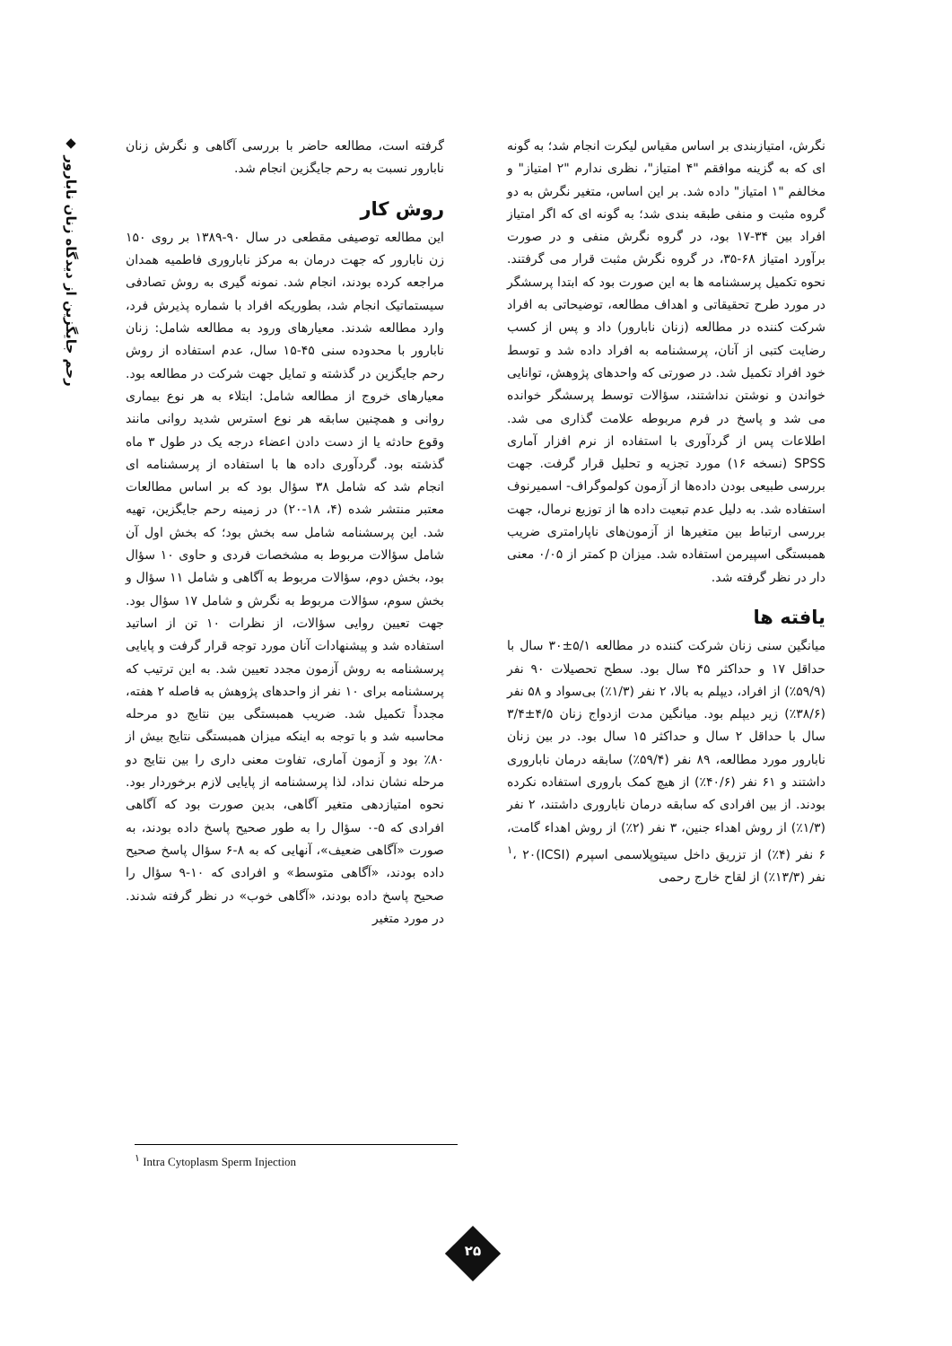گرفته است، مطالعه حاضر با بررسی آگاهی و نگرش زنان نابارور نسبت به رحم جایگزین انجام شد.
روش کار
این مطالعه توصیفی مقطعی در سال ۹۰-۱۳۸۹ بر روی ۱۵۰ زن نابارور که جهت درمان به مرکز ناباروری فاطمیه همدان مراجعه کرده بودند، انجام شد. نمونه گیری به روش تصادفی سیستماتیک انجام شد، بطوریکه افراد با شماره پذیرش فرد، وارد مطالعه شدند. معیارهای ورود به مطالعه شامل: زنان نابارور با محدوده سنی ۴۵-۱۵ سال، عدم استفاده از روش رحم جایگزین در گذشته و تمایل جهت شرکت در مطالعه بود. معیارهای خروج از مطالعه شامل: ابتلاء به هر نوع بیماری روانی و همچنین سابقه هر نوع استرس شدید روانی مانند وقوع حادثه یا از دست دادن اعضاء درجه یک در طول ۳ ماه گذشته بود. گردآوری داده ها با استفاده از پرسشنامه ای انجام شد که شامل ۳۸ سؤال بود که بر اساس مطالعات معتبر منتشر شده (۴، ۱۸-۲۰) در زمینه رحم جایگزین، تهیه شد. این پرسشنامه شامل سه بخش بود؛ که بخش اول آن شامل سؤالات مربوط به مشخصات فردی و حاوی ۱۰ سؤال بود، بخش دوم، سؤالات مربوط به آگاهی و شامل ۱۱ سؤال و بخش سوم، سؤالات مربوط به نگرش و شامل ۱۷ سؤال بود. جهت تعیین روایی سؤالات، از نظرات ۱۰ تن از اساتید استفاده شد و پیشنهادات آنان مورد توجه قرار گرفت و پایایی پرسشنامه به روش آزمون مجدد تعیین شد. به این ترتیب که پرسشنامه برای ۱۰ نفر از واحدهای پژوهش به فاصله ۲ هفته، مجدداً تکمیل شد. ضریب همبستگی بین نتایج دو مرحله محاسبه شد و با توجه به اینکه میزان همبستگی نتایج بیش از ۸۰٪ بود و آزمون آماری، تفاوت معنی داری را بین نتایج دو مرحله نشان نداد، لذا پرسشنامه از پایایی لازم برخوردار بود. نحوه امتیازدهی متغیر آگاهی، بدین صورت بود که آگاهی افرادی که ۵-۰ سؤال را به طور صحیح پاسخ داده بودند، به صورت «آگاهی ضعیف»، آنهایی که به ۸-۶ سؤال پاسخ صحیح داده بودند، «آگاهی متوسط» و افرادی که ۱۰-۹ سؤال را صحیح پاسخ داده بودند، «آگاهی خوب» در نظر گرفته شدند. در مورد متغیر
نگرش، امتیازبندی بر اساس مقیاس لیکرت انجام شد؛ به گونه ای که به گزینه موافقم "۴ امتیاز"، نظری ندارم "۲ امتیاز" و مخالفم "۱ امتیاز" داده شد. بر این اساس، متغیر نگرش به دو گروه مثبت و منفی طبقه بندی شد؛ به گونه ای که اگر امتیاز افراد بین ۳۴-۱۷ بود، در گروه نگرش منفی و در صورت برآورد امتیاز ۶۸-۳۵، در گروه نگرش مثبت قرار می گرفتند. نحوه تکمیل پرسشنامه ها به این صورت بود که ابتدا پرسشگر در مورد طرح تحقیقاتی و اهداف مطالعه، توضیحاتی به افراد شرکت کننده در مطالعه (زنان نابارور) داد و پس از کسب رضایت کتبی از آنان، پرسشنامه به افراد داده شد و توسط خود افراد تکمیل شد. در صورتی که واحدهای پژوهش، توانایی خواندن و نوشتن نداشتند، سؤالات توسط پرسشگر خوانده می شد و پاسخ در فرم مربوطه علامت گذاری می شد. اطلاعات پس از گردآوری با استفاده از نرم افزار آماری SPSS (نسخه ۱۶) مورد تجزیه و تحلیل قرار گرفت. جهت بررسی طبیعی بودن داده‌ها از آزمون کولموگراف- اسمیرنوف استفاده شد. به دلیل عدم تبعیت داده ها از توزیع نرمال، جهت بررسی ارتباط بین متغیرها از آزمون‌های ناپارامتری ضریب همبستگی اسپیرمن استفاده شد. میزان p کمتر از ۰/۰۵ معنی دار در نظر گرفته شد.
یافته ها
میانگین سنی زنان شرکت کننده در مطالعه ۵/۱±۳۰ سال با حداقل ۱۷ و حداکثر ۴۵ سال بود. سطح تحصیلات ۹۰ نفر (۵۹/۹٪) از افراد، دیپلم به بالا، ۲ نفر (۱/۳٪) بی‌سواد و ۵۸ نفر (۳۸/۶٪) زیر دیپلم بود. میانگین مدت ازدواج زنان ۴/۵±۳/۴ سال با حداقل ۲ سال و حداکثر ۱۵ سال بود. در بین زنان نابارور مورد مطالعه، ۸۹ نفر (۵۹/۴٪) سابقه درمان ناباروری داشتند و ۶۱ نفر (۴۰/۶٪) از هیچ کمک باروری استفاده نکرده بودند. از بین افرادی که سابقه درمان ناباروری داشتند، ۲ نفر (۱/۳٪) از روش اهداء جنین، ۳ نفر (۲٪) از روش اهداء گامت، ۶ نفر (۴٪) از تزریق داخل سیتوپلاسمی اسپرم (ICSI)<sup>۱</sup>، ۲۰ نفر (۱۳/۳٪) از لقاح خارج رحمی
◆ رحم جایگزین از دیدگاه زنان نابارور
<sup>۱</sup> Intra Cytoplasm Sperm Injection
۲۵